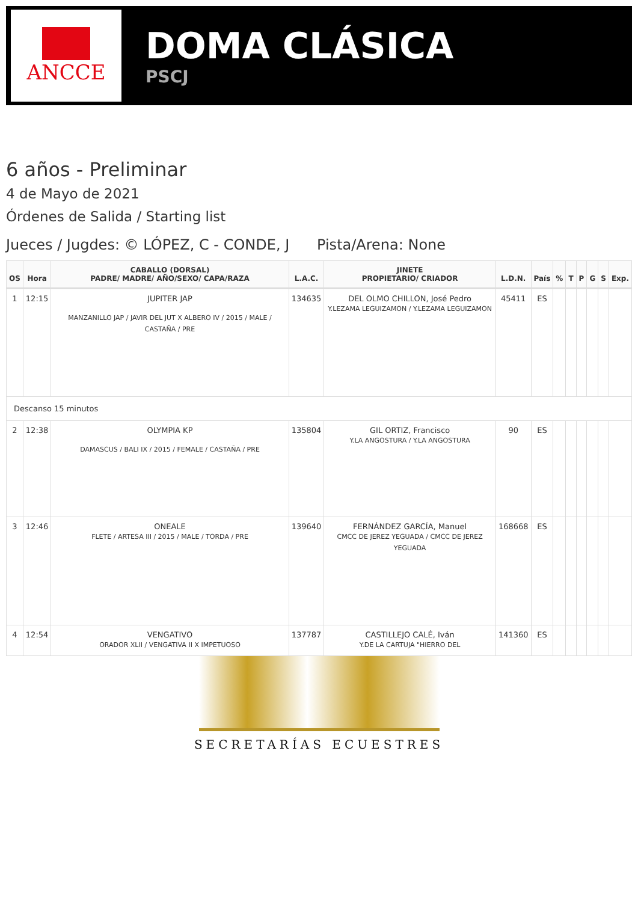ANCCE
DOMA CLÁSICA
PSCJ
6 años - Preliminar
4 de Mayo de 2021
Órdenes de Salida / Starting list
Jueces / Jugdes: © LÓPEZ, C - CONDE, J Pista/Arena: None
| OS | Hora | CABALLO (DORSAL) PADRE/ MADRE/ AÑO/SEXO/ CAPA/RAZA | L.A.C. | JINETE PROPIETARIO/ CRIADOR | L.D.N. | País | % | T | P | G | S | Exp. |
| --- | --- | --- | --- | --- | --- | --- | --- | --- | --- | --- | --- | --- |
| 1 | 12:15 | JUPITER JAP MANZANILLO JAP / JAVIR DEL JUT X ALBERO IV / 2015 / MALE / CASTAÑA / PRE | 134635 | DEL OLMO CHILLON, José Pedro Y.LEZAMA LEGUIZAMON / Y.LEZAMA LEGUIZAMON | 45411 | ES | | | | | | |
| Descanso 15 minutos | | | | | | | | | | | | |
| 2 | 12:38 | OLYMPIA KP DAMASCUS / BALI IX / 2015 / FEMALE / CASTAÑA / PRE | 135804 | GIL ORTIZ, Francisco Y.LA ANGOSTURA / Y.LA ANGOSTURA | 90 | ES | | | | | | |
| 3 | 12:46 | ONEALE FLETE / ARTESA III / 2015 / MALE / TORDA / PRE | 139640 | FERNÁNDEZ GARCÍA, Manuel CMCC DE JEREZ YEGUADA / CMCC DE JEREZ YEGUADA | 168668 | ES | | | | | | |
| 4 | 12:54 | VENGATIVO ORADOR XLII / VENGATIVA II X IMPETUOSO | 137787 | CASTILLEJO CALÉ, Iván Y.DE LA CARTUJA "HIERRO DEL | 141360 | ES | | | | | | |
SECRETARÍAS ECUESTRES